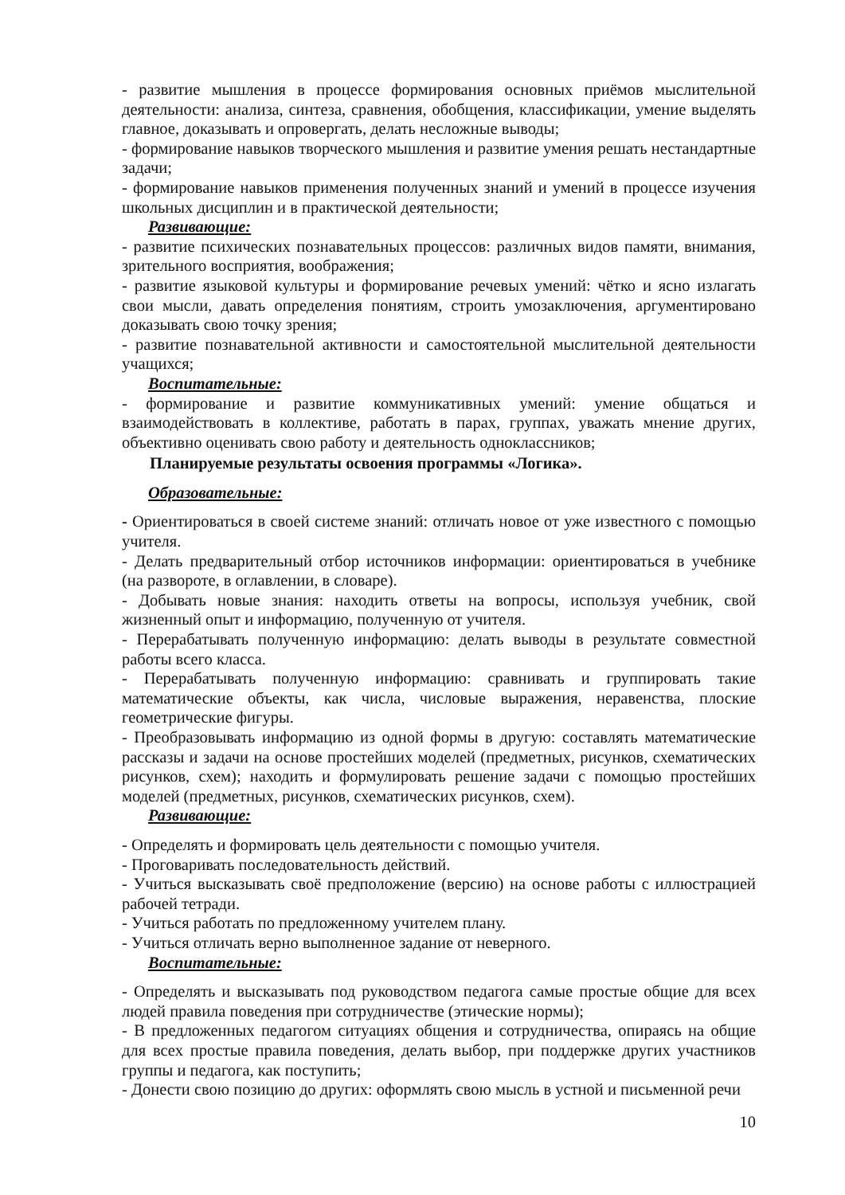- развитие мышления в процессе формирования основных приёмов мыслительной деятельности: анализа, синтеза, сравнения, обобщения, классификации, умение выделять главное, доказывать и опровергать, делать несложные выводы;
- формирование навыков творческого мышления и развитие умения решать нестандартные задачи;
- формирование навыков применения полученных знаний и умений в процессе изучения школьных дисциплин и в практической деятельности;
Развивающие:
- развитие психических познавательных процессов: различных видов памяти, внимания, зрительного восприятия, воображения;
- развитие языковой культуры и формирование речевых умений: чётко и ясно излагать свои мысли, давать определения понятиям, строить умозаключения, аргументировано доказывать свою точку зрения;
- развитие познавательной активности и самостоятельной мыслительной деятельности учащихся;
Воспитательные:
- формирование и развитие коммуникативных умений: умение общаться и взаимодействовать в коллективе, работать в парах, группах, уважать мнение других, объективно оценивать свою работу и деятельность одноклассников;
Планируемые результаты освоения программы «Логика».
Образовательные:
- Ориентироваться в своей системе знаний: отличать новое от уже известного с помощью учителя.
- Делать предварительный отбор источников информации: ориентироваться в учебнике (на развороте, в оглавлении, в словаре).
- Добывать новые знания: находить ответы на вопросы, используя учебник, свой жизненный опыт и информацию, полученную от учителя.
- Перерабатывать полученную информацию: делать выводы в результате совместной работы всего класса.
- Перерабатывать полученную информацию: сравнивать и группировать такие математические объекты, как числа, числовые выражения, неравенства, плоские геометрические фигуры.
- Преобразовывать информацию из одной формы в другую: составлять математические рассказы и задачи на основе простейших моделей (предметных, рисунков, схематических рисунков, схем); находить и формулировать решение задачи с помощью простейших моделей (предметных, рисунков, схематических рисунков, схем).
Развивающие:
- Определять и формировать цель деятельности с помощью учителя.
- Проговаривать последовательность действий.
- Учиться высказывать своё предположение (версию) на основе работы с иллюстрацией рабочей тетради.
- Учиться работать по предложенному учителем плану.
- Учиться отличать верно выполненное задание от неверного.
Воспитательные:
- Определять и высказывать под руководством педагога самые простые общие для всех людей правила поведения при сотрудничестве (этические нормы);
- В предложенных педагогом ситуациях общения и сотрудничества, опираясь на общие для всех простые правила поведения, делать выбор, при поддержке других участников группы и педагога, как поступить;
- Донести свою позицию до других: оформлять свою мысль в устной и письменной речи
10